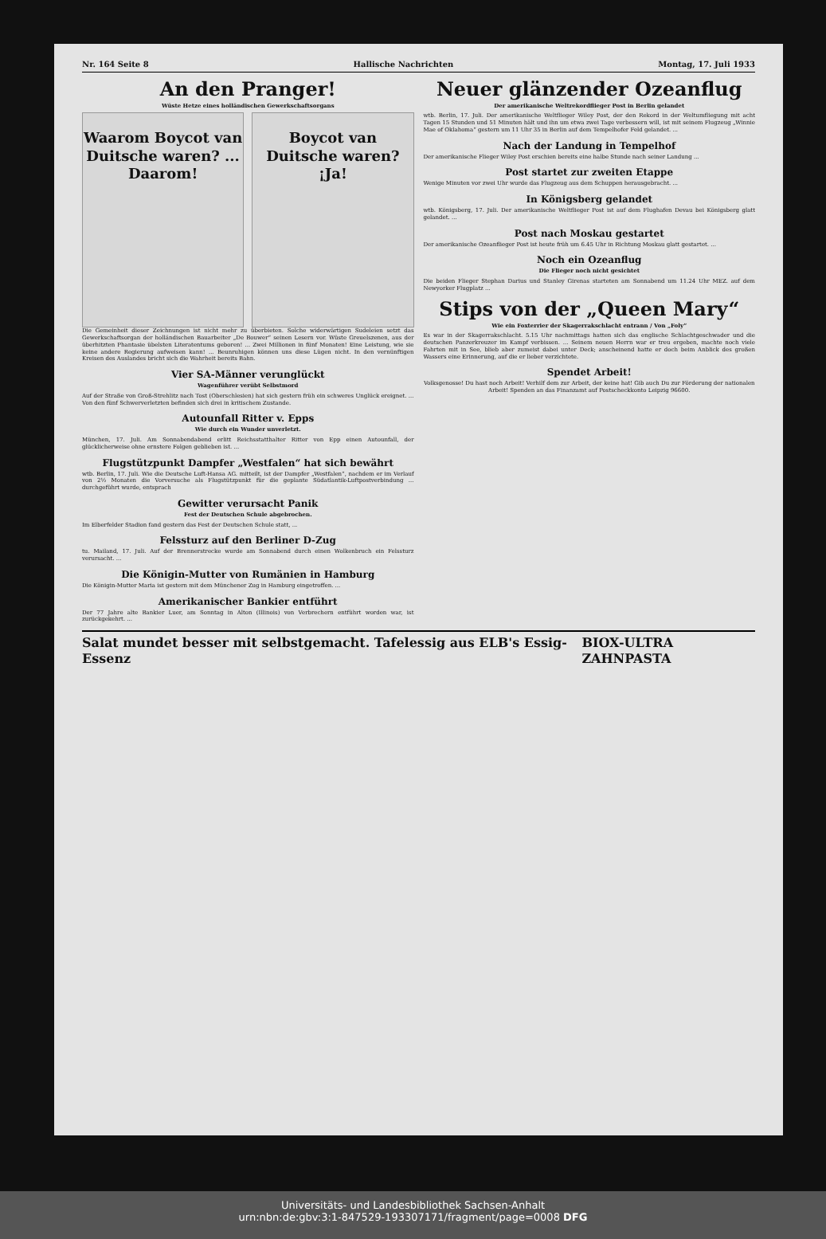Nr. 164 Seite 8 Hallische Nachrichten Montag, 17. Juli 1933
An den Pranger!
Wüste Hetze eines holländischen Gewerkschaftsorgans
Waarom Boycot van Duitsche waren? ... Daarom!
Boycot van Duitsche waren? ¡Ja!
Die Gemeinheit dieser Zeichnungen ist nicht mehr zu überbieten. Solche widerwärtigen Sudeleien setzt das Gewerkschaftsorgan der holländischen Bauarbeiter „De Bouwer“ seinen Lesern vor. Wüste Greuelszenen, aus der überhitzten Phantasie übelsten Literatentums geboren! ... Zwei Millionen in fünf Monaten! Eine Leistung, wie sie keine andere Regierung aufweisen kann! ... Beunruhigen können uns diese Lügen nicht. In den vernünftigen Kreisen des Auslandes bricht sich die Wahrheit bereits Bahn.
Vier SA-Männer verunglückt
Wagenführer verübt Selbstmord
Auf der Straße von Groß-Strehlitz nach Tost (Oberschlesien) hat sich gestern früh ein schweres Unglück ereignet. ... Von den fünf Schwerverletzten befinden sich drei in kritischem Zustande.
Autounfall Ritter v. Epps
Wie durch ein Wunder unverletzt.
München, 17. Juli. Am Sonnabendabend erlitt Reichsstatthalter Ritter von Epp einen Autounfall, der glücklicherweise ohne ernstere Folgen geblieben ist. ...
Flugstützpunkt Dampfer „Westfalen“ hat sich bewährt
wtb. Berlin, 17. Juli. Wie die Deutsche Luft-Hansa AG. mitteilt, ist der Dampfer „Westfalen“, nachdem er im Verlauf von 2½ Monaten die Vorversuche als Flugstützpunkt für die geplante Südatlantik-Luftpostverbindung ... durchgeführt wurde, entsprach
Gewitter verursacht Panik
Fest der Deutschen Schule abgebrochen.
Im Elberfelder Stadion fand gestern das Fest der Deutschen Schule statt, ...
Felssturz auf den Berliner D-Zug
tu. Mailand, 17. Juli. Auf der Brennerstrecke wurde am Sonnabend durch einen Wolkenbruch ein Felssturz verursacht. ...
Die Königin-Mutter von Rumänien in Hamburg
Die Königin-Mutter Maria ist gestern mit dem Münchener Zug in Hamburg eingetroffen. ...
Amerikanischer Bankier entführt
Der 77 Jahre alte Bankier Luer, am Sonntag in Alton (Illinois) von Verbrechern entführt worden war, ist zurückgekehrt. ...
Neuer glänzender Ozeanflug
Der amerikanische Weltrekordflieger Post in Berlin gelandet
wtb. Berlin, 17. Juli. Der amerikanische Weltflieger Wiley Post, der den Rekord in der Weltumfliegung mit acht Tagen 15 Stunden und 51 Minuten hält und ihn um etwa zwei Tage verbessern will, ist mit seinem Flugzeug „Winnie Mae of Oklahoma“ gestern um 11 Uhr 35 in Berlin auf dem Tempelhofer Feld gelandet. ...
Nach der Landung in Tempelhof
Der amerikanische Flieger Wiley Post erschien bereits eine halbe Stunde nach seiner Landung ...
Post startet zur zweiten Etappe
Wenige Minuten vor zwei Uhr wurde das Flugzeug aus dem Schuppen herausgebracht. ...
In Königsberg gelandet
wtb. Königsberg, 17. Juli. Der amerikanische Weltflieger Post ist auf dem Flughafen Devau bei Königsberg glatt gelandet. ...
Post nach Moskau gestartet
Der amerikanische Ozeanflieger Post ist heute früh um 6.45 Uhr in Richtung Moskau glatt gestartet. ...
Noch ein Ozeanflug
Die Flieger noch nicht gesichtet
Die beiden Flieger Stephan Darius und Stanley Girenas starteten am Sonnabend um 11.24 Uhr MEZ. auf dem Newyorker Flugplatz ...
Stips von der „Queen Mary“
Wie ein Foxterrier der Skagerrakschlacht entrann / Von „Foly“
Es war in der Skagerrakschlacht. 5.15 Uhr nachmittags hatten sich das englische Schlachtgeschwader und die deutschen Panzerkreuzer im Kampf verbissen. ... Seinem neuen Herrn war er treu ergeben, machte noch viele Fahrten mit in See, blieb aber zumeist dabei unter Deck; anscheinend hatte er doch beim Anblick des großen Wassers eine Erinnerung, auf die er lieber verzichtete.
Spendet Arbeit!
Volksgenosse! Du hast noch Arbeit! Verhilf dem zur Arbeit, der keine hat! Gib auch Du zur Förderung der nationalen Arbeit! Spenden an das Finanzamt auf Postscheckkonto Leipzig 96600.
Salat mundet besser mit selbstgemacht. Tafelessig aus ELB's Essig-Essenz BIOX-ULTRA ZAHNPASTA
Universitäts- und Landesbibliothek Sachsen-Anhalt
urn:nbn:de:gbv:3:1-847529-193307171/fragment/page=0008 DFG